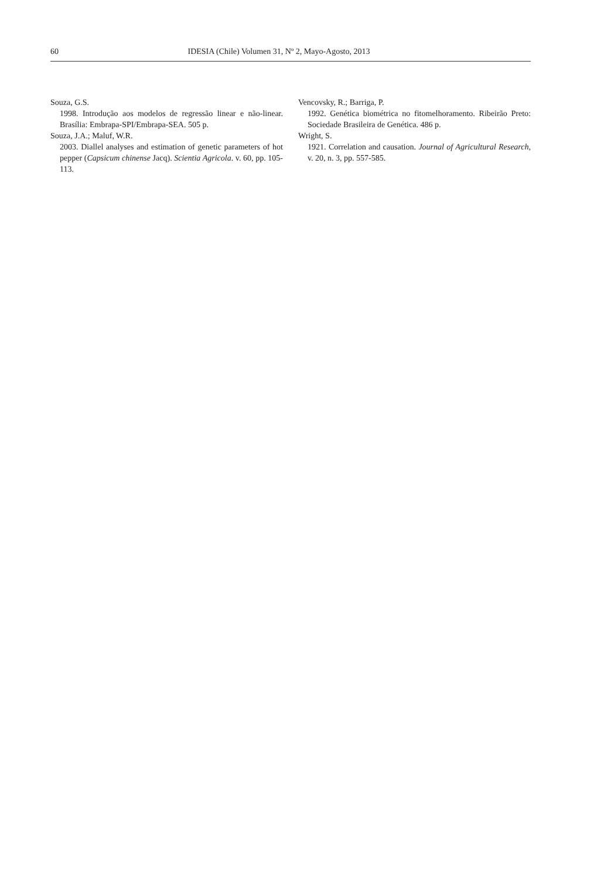60 IDESIA (Chile) Volumen 31, Nº 2, Mayo-Agosto, 2013
Souza, G.S.
1998. Introdução aos modelos de regressão linear e não-linear. Brasília: Embrapa-SPI/Embrapa-SEA. 505 p.
Souza, J.A.; Maluf, W.R.
2003. Diallel analyses and estimation of genetic parameters of hot pepper (Capsicum chinense Jacq). Scientia Agricola. v. 60, pp. 105-113.
Vencovsky, R.; Barriga, P.
1992. Genética biométrica no fitomelhoramento. Ribeirão Preto: Sociedade Brasileira de Genética. 486 p.
Wright, S.
1921. Correlation and causation. Journal of Agricultural Research, v. 20, n. 3, pp. 557-585.